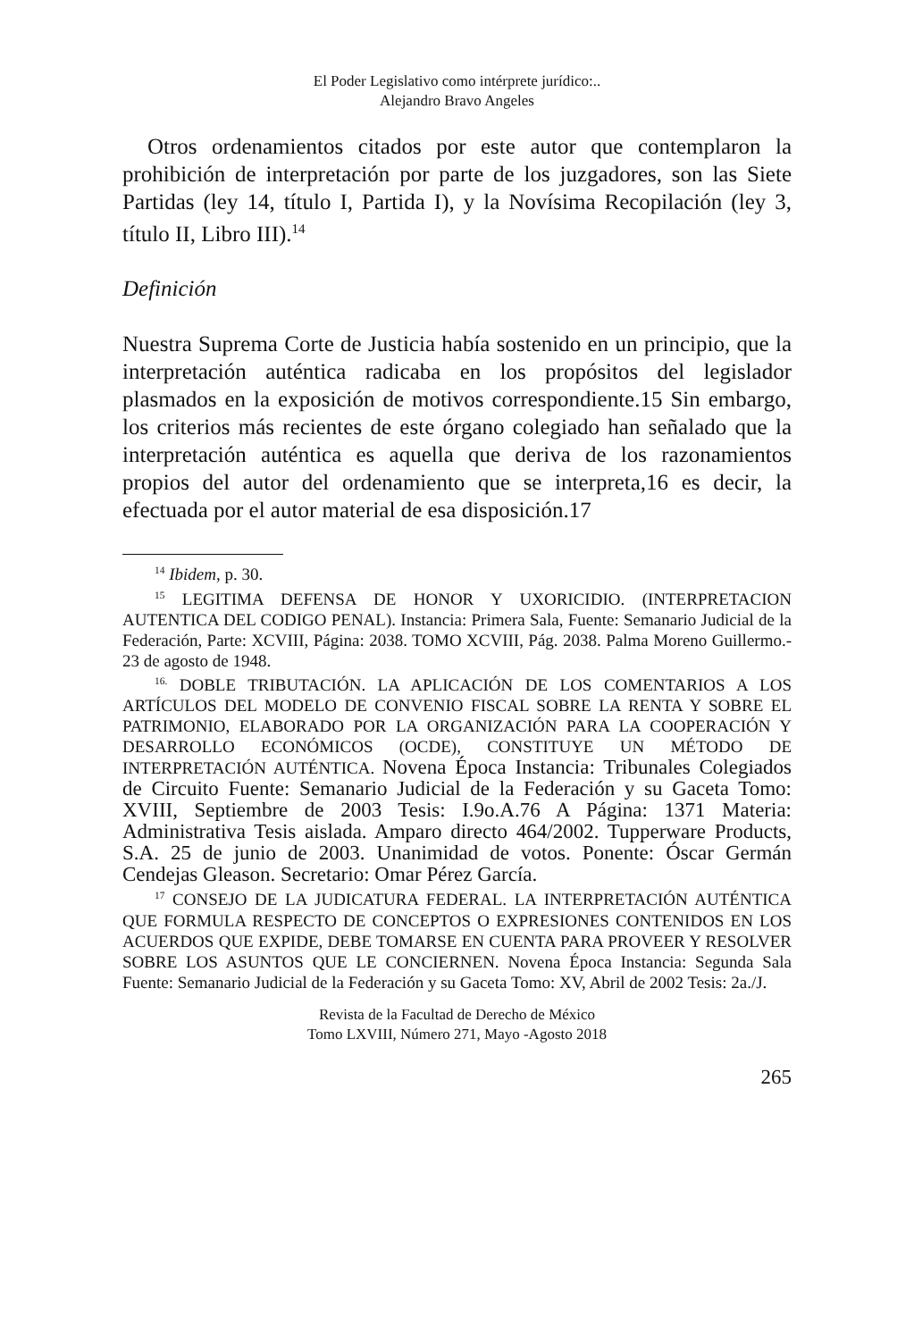El Poder Legislativo como intérprete jurídico:..
Alejandro Bravo Angeles
Otros ordenamientos citados por este autor que contemplaron la prohibición de interpretación por parte de los juzgadores, son las Siete Partidas (ley 14, título I, Partida I), y la Novísima Recopilación (ley 3, título II, Libro III).<sup>14</sup>
Definición
Nuestra Suprema Corte de Justicia había sostenido en un principio, que la interpretación auténtica radicaba en los propósitos del legislador plasmados en la exposición de motivos correspondiente.15 Sin embargo, los criterios más recientes de este órgano colegiado han señalado que la interpretación auténtica es aquella que deriva de los razonamientos propios del autor del ordenamiento que se interpreta,16 es decir, la efectuada por el autor material de esa disposición.17
<sup>14</sup> Ibidem, p. 30.
<sup>15</sup> LEGITIMA DEFENSA DE HONOR Y UXORICIDIO. (INTERPRETACION AUTENTICA DEL CODIGO PENAL). Instancia: Primera Sala, Fuente: Semanario Judicial de la Federación, Parte: XCVIII, Página: 2038. TOMO XCVIII, Pág. 2038. Palma Moreno Guillermo.- 23 de agosto de 1948.
<sup>16.</sup> DOBLE TRIBUTACIÓN. LA APLICACIÓN DE LOS COMENTARIOS A LOS ARTÍCULOS DEL MODELO DE CONVENIO FISCAL SOBRE LA RENTA Y SOBRE EL PATRIMONIO, ELABORADO POR LA ORGANIZACIÓN PARA LA COOPERACIÓN Y DESARROLLO ECONÓMICOS (OCDE), CONSTITUYE UN MÉTODO DE INTERPRETACIÓN AUTÉNTICA. Novena Época Instancia: Tribunales Colegiados de Circuito Fuente: Semanario Judicial de la Federación y su Gaceta Tomo: XVIII, Septiembre de 2003 Tesis: I.9o.A.76 A Página: 1371 Materia: Administrativa Tesis aislada. Amparo directo 464/2002. Tupperware Products, S.A. 25 de junio de 2003. Unanimidad de votos. Ponente: Óscar Germán Cendejas Gleason. Secretario: Omar Pérez García.
<sup>17</sup> CONSEJO DE LA JUDICATURA FEDERAL. LA INTERPRETACIÓN AUTÉNTICA QUE FORMULA RESPECTO DE CONCEPTOS O EXPRESIONES CONTENIDOS EN LOS ACUERDOS QUE EXPIDE, DEBE TOMARSE EN CUENTA PARA PROVEER Y RESOLVER SOBRE LOS ASUNTOS QUE LE CONCIERNEN. Novena Época Instancia: Segunda Sala Fuente: Semanario Judicial de la Federación y su Gaceta Tomo: XV, Abril de 2002 Tesis: 2a./J.
Revista de la Facultad de Derecho de México
Tomo LXVIII, Número 271, Mayo -Agosto 2018
265